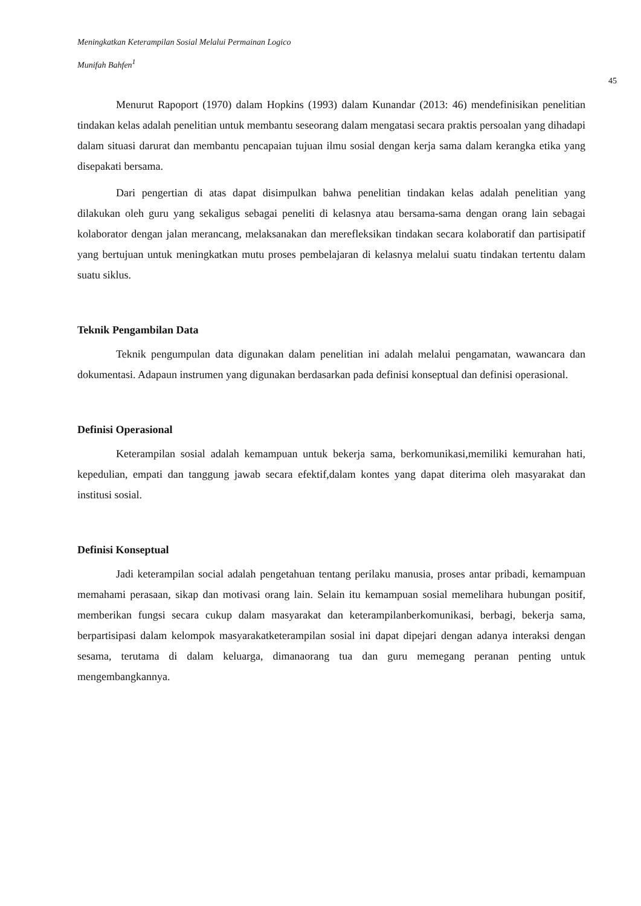Meningkatkan Keterampilan Sosial Melalui Permainan Logico
Munifah Bahfen<sup>1</sup>
45
Menurut Rapoport (1970) dalam Hopkins (1993) dalam Kunandar (2013: 46) mendefinisikan penelitian tindakan kelas adalah penelitian untuk membantu seseorang dalam mengatasi secara praktis persoalan yang dihadapi dalam situasi darurat dan membantu pencapaian tujuan ilmu sosial dengan kerja sama dalam kerangka etika yang disepakati bersama.
Dari pengertian di atas dapat disimpulkan bahwa penelitian tindakan kelas adalah penelitian yang dilakukan oleh guru yang sekaligus sebagai peneliti di kelasnya atau bersama-sama dengan orang lain sebagai kolaborator dengan jalan merancang, melaksanakan dan merefleksikan tindakan secara kolaboratif dan partisipatif yang bertujuan untuk meningkatkan mutu proses pembelajaran di kelasnya melalui suatu tindakan tertentu dalam suatu siklus.
Teknik Pengambilan Data
Teknik pengumpulan data digunakan dalam penelitian ini adalah melalui pengamatan, wawancara dan dokumentasi. Adapaun instrumen yang digunakan berdasarkan pada definisi konseptual dan definisi operasional.
Definisi Operasional
Keterampilan sosial adalah kemampuan untuk bekerja sama, berkomunikasi,memiliki kemurahan hati, kepedulian, empati dan tanggung jawab secara efektif,dalam kontes yang dapat diterima oleh masyarakat dan institusi sosial.
Definisi Konseptual
Jadi keterampilan social adalah pengetahuan tentang perilaku manusia, proses antar pribadi, kemampuan memahami perasaan, sikap dan motivasi orang lain. Selain itu kemampuan sosial memelihara hubungan positif, memberikan fungsi secara cukup dalam masyarakat dan keterampilanberkomunikasi, berbagi, bekerja sama, berpartisipasi dalam kelompok masyarakatketerampilan sosial ini dapat dipejari dengan adanya interaksi dengan sesama, terutama di dalam keluarga, dimanaorang tua dan guru memegang peranan penting untuk mengembangkannya.